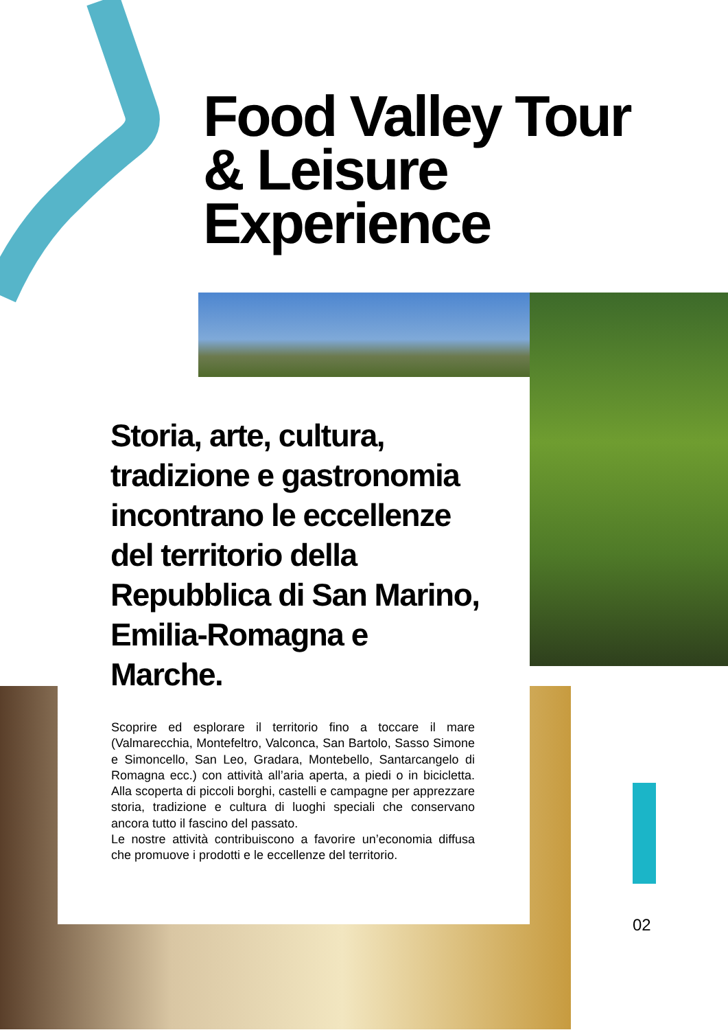Food Valley Tour
& Leisure
Experience
Storia, arte, cultura, tradizione e gastronomia incontrano le eccellenze del territorio della Repubblica di San Marino, Emilia-Romagna e Marche.
Scoprire ed esplorare il territorio fino a toccare il mare (Valmarecchia, Montefeltro, Valconca, San Bartolo, Sasso Simone e Simoncello, San Leo, Gradara, Montebello, Santarcangelo di Romagna ecc.) con attività all’aria aperta, a piedi o in bicicletta. Alla scoperta di piccoli borghi, castelli e campagne per apprezzare storia, tradizione e cultura di luoghi speciali che conservano ancora tutto il fascino del passato.
Le nostre attività contribuiscono a favorire un’economia diffusa che promuove i prodotti e le eccellenze del territorio.
02